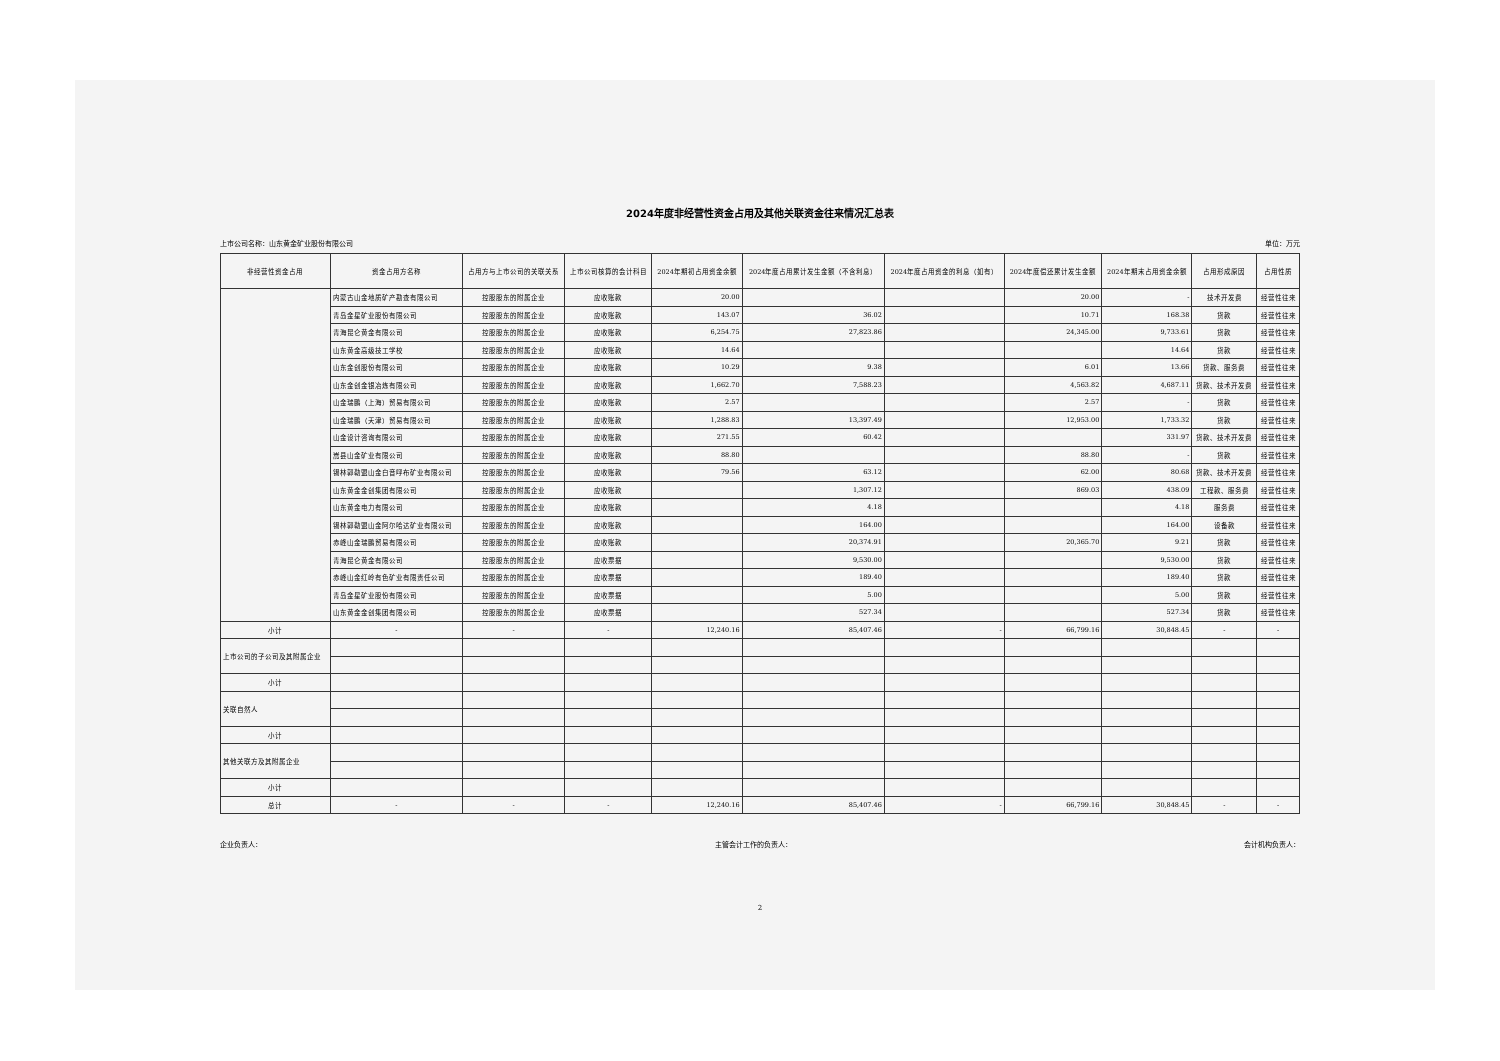2024年度非经营性资金占用及其他关联资金往来情况汇总表
上市公司名称：山东黄金矿业股份有限公司 单位：万元
| 非经营性资金占用 | 资金占用方名称 | 占用方与上市公司的关联关系 | 上市公司核算的会计科目 | 2024年期初占用资金余额 | 2024年度占用累计发生金额（不含利息） | 2024年度占用资金的利息（如有） | 2024年度偿还累计发生金额 | 2024年期末占用资金余额 | 占用形成原因 | 占用性质 |
| --- | --- | --- | --- | --- | --- | --- | --- | --- | --- | --- |
| | 内蒙古山金地质矿产勘查有限公司 | 控股股东的附属企业 | 应收账款 | 20.00 | | | 20.00 | - | 技术开发费 | 经营性往来 |
| | 青岛金星矿业股份有限公司 | 控股股东的附属企业 | 应收账款 | 143.07 | 36.02 | | 10.71 | 168.38 | 货款 | 经营性往来 |
| | 青海昆仑黄金有限公司 | 控股股东的附属企业 | 应收账款 | 6,254.75 | 27,823.86 | | 24,345.00 | 9,733.61 | 货款 | 经营性往来 |
| | 山东黄金高级技工学校 | 控股股东的附属企业 | 应收账款 | 14.64 | | | | 14.64 | 货款 | 经营性往来 |
| | 山东金创股份有限公司 | 控股股东的附属企业 | 应收账款 | 10.29 | 9.38 | | 6.01 | 13.66 | 货款、服务费 | 经营性往来 |
| | 山东金创金银冶炼有限公司 | 控股股东的附属企业 | 应收账款 | 1,662.70 | 7,588.23 | | 4,563.82 | 4,687.11 | 货款、技术开发费 | 经营性往来 |
| | 山金瑞鹏（上海）贸易有限公司 | 控股股东的附属企业 | 应收账款 | 2.57 | | | 2.57 | - | 货款 | 经营性往来 |
| | 山金瑞鹏（天津）贸易有限公司 | 控股股东的附属企业 | 应收账款 | 1,288.83 | 13,397.49 | | 12,953.00 | 1,733.32 | 货款 | 经营性往来 |
| | 山金设计咨询有限公司 | 控股股东的附属企业 | 应收账款 | 271.55 | 60.42 | | | 331.97 | 货款、技术开发费 | 经营性往来 |
| | 嵩县山金矿业有限公司 | 控股股东的附属企业 | 应收账款 | 88.80 | | | 88.80 | - | 货款 | 经营性往来 |
| | 锡林郭勒盟山金白音呼布矿业有限公司 | 控股股东的附属企业 | 应收账款 | 79.56 | 63.12 | | 62.00 | 80.68 | 货款、技术开发费 | 经营性往来 |
| | 山东黄金金创集团有限公司 | 控股股东的附属企业 | 应收账款 | | 1,307.12 | | 869.03 | 438.09 | 工程款、服务费 | 经营性往来 |
| | 山东黄金电力有限公司 | 控股股东的附属企业 | 应收账款 | | 4.18 | | | 4.18 | 服务费 | 经营性往来 |
| | 锡林郭勒盟山金阿尔哈达矿业有限公司 | 控股股东的附属企业 | 应收账款 | | 164.00 | | | 164.00 | 设备款 | 经营性往来 |
| | 赤峰山金瑞鹏贸易有限公司 | 控股股东的附属企业 | 应收账款 | | 20,374.91 | | 20,365.70 | 9.21 | 货款 | 经营性往来 |
| | 青海昆仑黄金有限公司 | 控股股东的附属企业 | 应收票据 | | 9,530.00 | | | 9,530.00 | 货款 | 经营性往来 |
| | 赤峰山金红岭有色矿业有限责任公司 | 控股股东的附属企业 | 应收票据 | | 189.40 | | | 189.40 | 货款 | 经营性往来 |
| | 青岛金星矿业股份有限公司 | 控股股东的附属企业 | 应收票据 | | 5.00 | | | 5.00 | 货款 | 经营性往来 |
| | 山东黄金金创集团有限公司 | 控股股东的附属企业 | 应收票据 | | 527.34 | | | 527.34 | 货款 | 经营性往来 |
| 小计 | - | - | - | 12,240.16 | 85,407.46 | - | 66,799.16 | 30,848.45 | - | - |
| 上市公司的子公司及其附属企业 | | | | | | | | | | |
| 小计 | | | | | | | | | | |
| 关联自然人 | | | | | | | | | | |
| 小计 | | | | | | | | | | |
| 其他关联方及其附属企业 | | | | | | | | | | |
| 小计 | | | | | | | | | | |
| 总计 | - | - | - | 12,240.16 | 85,407.46 | - | 66,799.16 | 30,848.45 | - | - |
企业负责人： 主管会计工作的负责人： 会计机构负责人：
2